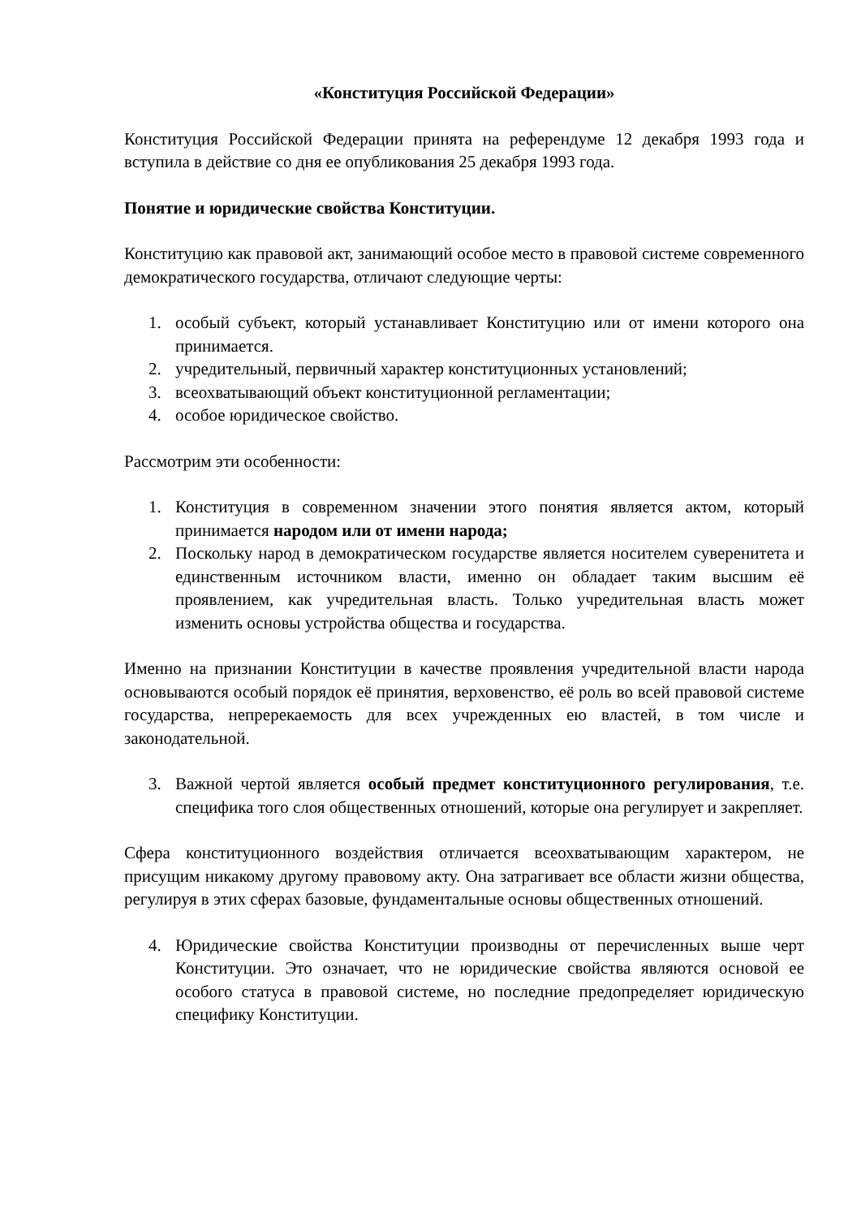«Конституция Российской Федерации»
Конституция Российской Федерации принята на референдуме 12 декабря 1993 года и вступила в действие со дня ее опубликования 25 декабря 1993 года.
Понятие и юридические свойства Конституции.
Конституцию как правовой акт, занимающий особое место в правовой системе современного демократического государства, отличают следующие черты:
1. особый субъект, который устанавливает Конституцию или от имени которого она принимается.
2. учредительный, первичный характер конституционных установлений;
3. всеохватывающий объект конституционной регламентации;
4. особое юридическое свойство.
Рассмотрим эти особенности:
1. Конституция в современном значении этого понятия является актом, который принимается народом или от имени народа;
2. Поскольку народ в демократическом государстве является носителем суверенитета и единственным источником власти, именно он обладает таким высшим её проявлением, как учредительная власть. Только учредительная власть может изменить основы устройства общества и государства.
Именно на признании Конституции в качестве проявления учредительной власти народа основываются особый порядок её принятия, верховенство, её роль во всей правовой системе государства, непререкаемость для всех учрежденных ею властей, в том числе и законодательной.
3. Важной чертой является особый предмет конституционного регулирования, т.е. специфика того слоя общественных отношений, которые она регулирует и закрепляет.
Сфера конституционного воздействия отличается всеохватывающим характером, не присущим никакому другому правовому акту. Она затрагивает все области жизни общества, регулируя в этих сферах базовые, фундаментальные основы общественных отношений.
4. Юридические свойства Конституции производны от перечисленных выше черт Конституции. Это означает, что не юридические свойства являются основой ее особого статуса в правовой системе, но последние предопределяет юридическую специфику Конституции.